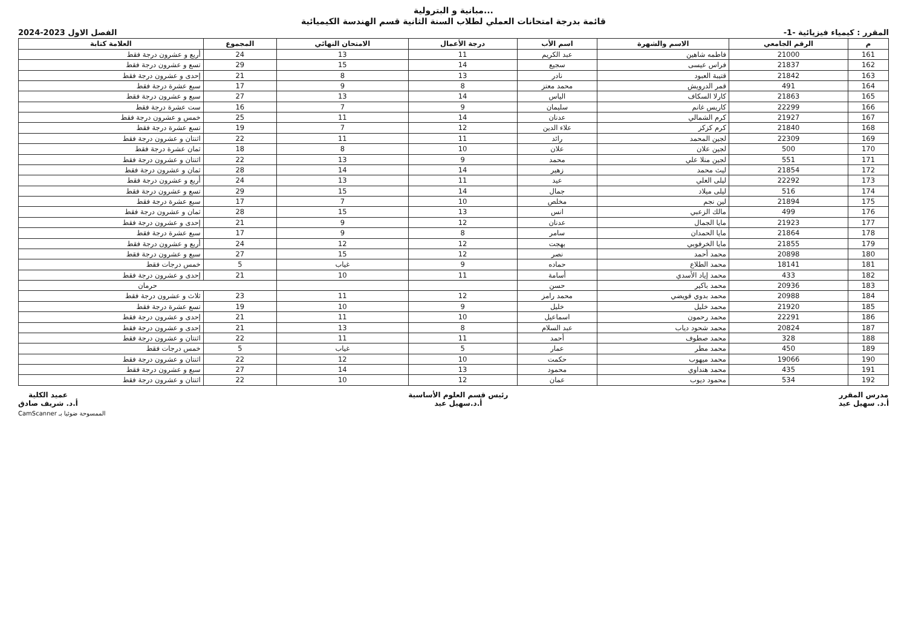...مبانية و البترولية
قائمة بدرجة امتحانات العملي لطلاب السنة الثانية قسم الهندسة الكيميائية
المقرر : كيمياء فيزيائية -1- الفصل الاول 2023-2024
| م | الرقم الجامعي | الاسم والشهرة | اسم الأب | درجة الأعمال | الامتحان النهائي | المجموع | العلامة كتابة |
| --- | --- | --- | --- | --- | --- | --- | --- |
| 161 | 21000 | فاطمه شاهين | عبد الكريم | 11 | 13 | 24 | أربع و عشرون درجة فقط |
| 162 | 21837 | فراس عيسى | سجيع | 14 | 15 | 29 | تسع و عشرون درجة فقط |
| 163 | 21842 | قتيبة العبود | نادر | 13 | 8 | 21 | إحدى و عشرون درجة فقط |
| 164 | 491 | قمر الدرويش | محمد معتز | 8 | 9 | 17 | سبع عشرة درجة فقط |
| 165 | 21863 | كارلا السكاف | الياس | 14 | 13 | 27 | سبع و عشرون درجة فقط |
| 166 | 22299 | كاريس غانم | سليمان | 9 | 7 | 16 | ست عشرة درجة فقط |
| 167 | 21927 | كرم الشمالي | عدنان | 14 | 11 | 25 | خمس و عشرون درجة فقط |
| 168 | 21840 | كرم كزكز | علاء الدين | 12 | 7 | 19 | تسع عشرة درجة فقط |
| 169 | 22309 | لجين المحمد | رائد | 11 | 11 | 22 | اثنتان و عشرون درجة فقط |
| 170 | 500 | لجين علان | علان | 10 | 8 | 18 | ثمان عشرة درجة فقط |
| 171 | 551 | لجين منلا علي | محمد | 9 | 13 | 22 | اثنتان و عشرون درجة فقط |
| 172 | 21854 | ليث محمد | زهير | 14 | 14 | 28 | ثمان و عشرون درجة فقط |
| 173 | 22292 | ليلى العلي | عيد | 11 | 13 | 24 | أربع و عشرون درجة فقط |
| 174 | 516 | ليلى ميلاد | جمال | 14 | 15 | 29 | تسع و عشرون درجة فقط |
| 175 | 21894 | لين نجم | مخلص | 10 | 7 | 17 | سبع عشرة درجة فقط |
| 176 | 499 | مالك الزعبي | انس | 13 | 15 | 28 | ثمان و عشرون درجة فقط |
| 177 | 21923 | مايا الجمال | عدنان | 12 | 9 | 21 | إحدى و عشرون درجة فقط |
| 178 | 21864 | مايا الحمدان | سامر | 8 | 9 | 17 | سبع عشرة درجة فقط |
| 179 | 21855 | مايا الخرفوبي | بهجت | 12 | 12 | 24 | أربع و عشرون درجة فقط |
| 180 | 20898 | محمد أحمد | نصر | 12 | 15 | 27 | سبع و عشرون درجة فقط |
| 181 | 18141 | محمد الطلاع | حماده | 9 | غياب | 5 | خمس درجات فقط |
| 182 | 433 | محمد إياد الأسدي | أسامة | 11 | 10 | 21 | إحدى و عشرون درجة فقط |
| 183 | 20936 | محمد باكير | حسن | | | حرمان | |
| 184 | 20988 | محمد بدوي قويضي | محمد رامز | 12 | 11 | 23 | ثلاث و عشرون درجة فقط |
| 185 | 21920 | محمد خليل | خليل | 9 | 10 | 19 | تسع عشرة درجة فقط |
| 186 | 22291 | محمد رحمون | اسماعيل | 10 | 11 | 21 | إحدى و عشرون درجة فقط |
| 187 | 20824 | محمد شحود دياب | عبد السلام | 8 | 13 | 21 | إحدى و عشرون درجة فقط |
| 188 | 328 | محمد صطوف | أحمد | 11 | 11 | 22 | اثنتان و عشرون درجة فقط |
| 189 | 450 | محمد مطر | عمار | 5 | غياب | 5 | خمس درجات فقط |
| 190 | 19066 | محمد ميهوب | حكمت | 10 | 12 | 22 | اثنتان و عشرون درجة فقط |
| 191 | 435 | محمد هنداوي | محمود | 13 | 14 | 27 | سبع و عشرون درجة فقط |
| 192 | 534 | محمود ديوب | عمان | 12 | 10 | 22 | اثنتان و عشرون درجة فقط |
مدرس المقرر
أ.د. سهيل عيد
رئيس قسم العلوم الأساسية
أ.د.سهيل عيد
عميد الكلية
أ.د. شريف صادق
CamScanner الممسوحة ضوئيا بـ